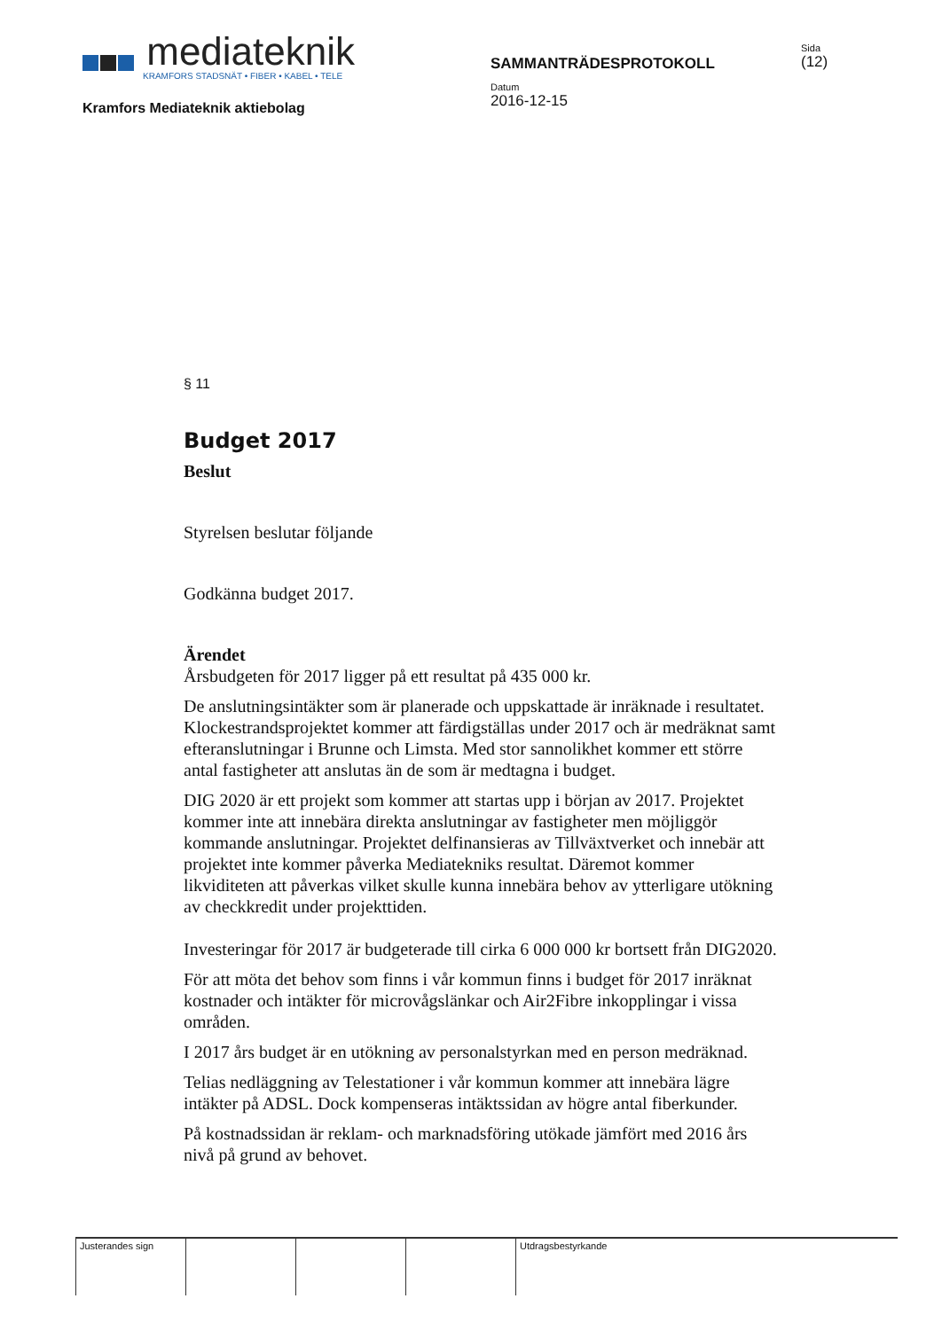mediateknik
KRAMFORS STADSNÄT • FIBER • KABEL • TELE
Kramfors Mediateknik aktiebolag
SAMMANTRÄDESPROTOKOLL
Datum
2016-12-15
Sida
(12)
§ 11
Budget 2017
Beslut
Styrelsen beslutar följande
Godkänna budget 2017.
Ärendet
Årsbudgeten för 2017 ligger på ett resultat på 435 000 kr.
De anslutningsintäkter som är planerade och uppskattade är inräknade i resultatet. Klockestrandsprojektet kommer att färdigställas under 2017 och är medräknat samt efteranslutningar i Brunne och Limsta. Med stor sannolikhet kommer ett större antal fastigheter att anslutas än de som är medtagna i budget.
DIG 2020 är ett projekt som kommer att startas upp i början av 2017. Projektet kommer inte att innebära direkta anslutningar av fastigheter men möjliggör kommande anslutningar. Projektet delfinansieras av Tillväxtverket och innebär att projektet inte kommer påverka Mediatekniks resultat. Däremot kommer likviditeten att påverkas vilket skulle kunna innebära behov av ytterligare utökning av checkkredit under projekttiden.
Investeringar för 2017 är budgeterade till cirka 6 000 000 kr bortsett från DIG2020.
För att möta det behov som finns i vår kommun finns i budget för 2017 inräknat kostnader och intäkter för microvågslänkar och Air2Fibre inkopplingar i vissa områden.
I 2017 års budget är en utökning av personalstyrkan med en person medräknad.
Telias nedläggning av Telestationer i vår kommun kommer att innebära lägre intäkter på ADSL. Dock kompenseras intäktssidan av högre antal fiberkunder.
På kostnadssidan är reklam- och marknadsföring utökade jämfört med 2016 års nivå på grund av behovet.
Justerandes sign Utdragsbestyrkande